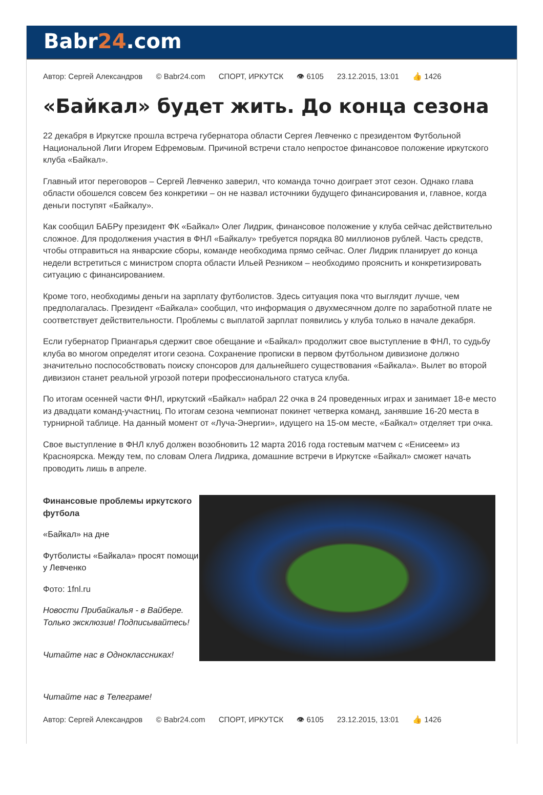Babr24.com
Автор: Сергей Александров © Babr24.com СПОРТ, ИРКУТСК 👁 6105 23.12.2015, 13:01 👍 1426
«Байкал» будет жить. До конца сезона
22 декабря в Иркутске прошла встреча губернатора области Сергея Левченко с президентом Футбольной Национальной Лиги Игорем Ефремовым. Причиной встречи стало непростое финансовое положение иркутского клуба «Байкал».
Главный итог переговоров – Сергей Левченко заверил, что команда точно доиграет этот сезон. Однако глава области обошелся совсем без конкретики – он не назвал источники будущего финансирования и, главное, когда деньги поступят «Байкалу».
Как сообщил БАБРу президент ФК «Байкал» Олег Лидрик, финансовое положение у клуба сейчас действительно сложное. Для продолжения участия в ФНЛ «Байкалу» требуется порядка 80 миллионов рублей. Часть средств, чтобы отправиться на январские сборы, команде необходима прямо сейчас. Олег Лидрик планирует до конца недели встретиться с министром спорта области Ильей Резником – необходимо прояснить и конкретизировать ситуацию с финансированием.
Кроме того, необходимы деньги на зарплату футболистов. Здесь ситуация пока что выглядит лучше, чем предполагалась. Президент «Байкала» сообщил, что информация о двухмесячном долге по заработной плате не соответствует действительности. Проблемы с выплатой зарплат появились у клуба только в начале декабря.
Если губернатор Приангарья сдержит свое обещание и «Байкал» продолжит свое выступление в ФНЛ, то судьбу клуба во многом определят итоги сезона. Сохранение прописки в первом футбольном дивизионе должно значительно поспособствовать поиску спонсоров для дальнейшего существования «Байкала». Вылет во второй дивизион станет реальной угрозой потери профессионального статуса клуба.
По итогам осенней части ФНЛ, иркутский «Байкал» набрал 22 очка в 24 проведенных играх и занимает 18-е место из двадцати команд-участниц. По итогам сезона чемпионат покинет четверка команд, занявшие 16-20 места в турнирной таблице. На данный момент от «Луча-Энергии», идущего на 15-ом месте, «Байкал» отделяет три очка.
Свое выступление в ФНЛ клуб должен возобновить 12 марта 2016 года гостевым матчем с «Енисеем» из Красноярска. Между тем, по словам Олега Лидрика, домашние встречи в Иркутске «Байкал» сможет начать проводить лишь в апреле.
Финансовые проблемы иркутского футбола
«Байкал» на дне
Футболисты «Байкала» просят помощи у Левченко
Фото: 1fnl.ru
Новости Прибайкалья - в Вайбере. Только эксклюзив! Подписывайтесь!
Читайте нас в Одноклассниках!
Читайте нас в Телеграме!
Автор: Сергей Александров © Babr24.com СПОРТ, ИРКУТСК 👁 6105 23.12.2015, 13:01 👍 1426